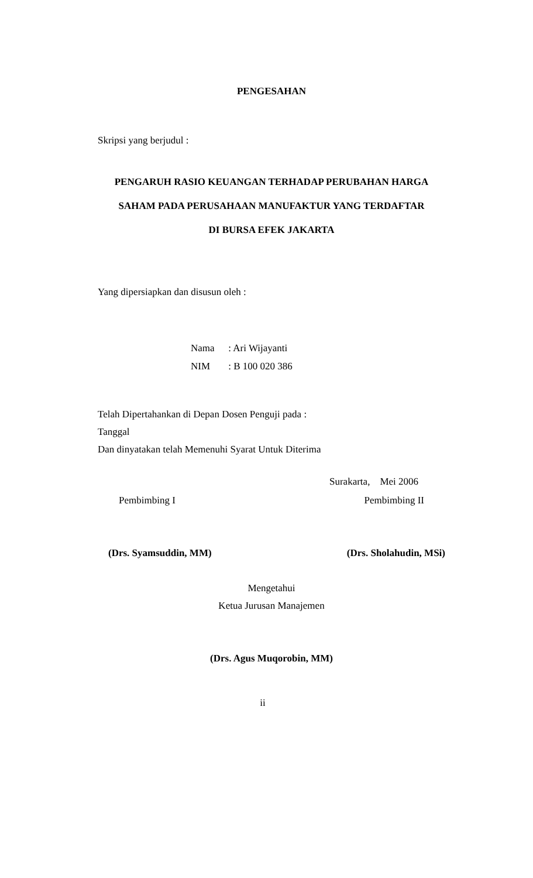PENGESAHAN
Skripsi yang berjudul :
PENGARUH RASIO KEUANGAN TERHADAP PERUBAHAN HARGA
SAHAM PADA PERUSAHAAN MANUFAKTUR YANG TERDAFTAR
DI BURSA EFEK JAKARTA
Yang dipersiapkan dan disusun oleh :
Nama : Ari Wijayanti
NIM : B 100 020 386
Telah Dipertahankan di Depan Dosen Penguji pada :
Tanggal
Dan dinyatakan telah Memenuhi Syarat Untuk Diterima
Surakarta, Mei 2006
Pembimbing I Pembimbing II
(Drs. Syamsuddin, MM) (Drs. Sholahudin, MSi)
Mengetahui
Ketua Jurusan Manajemen
(Drs. Agus Muqorobin, MM)
ii